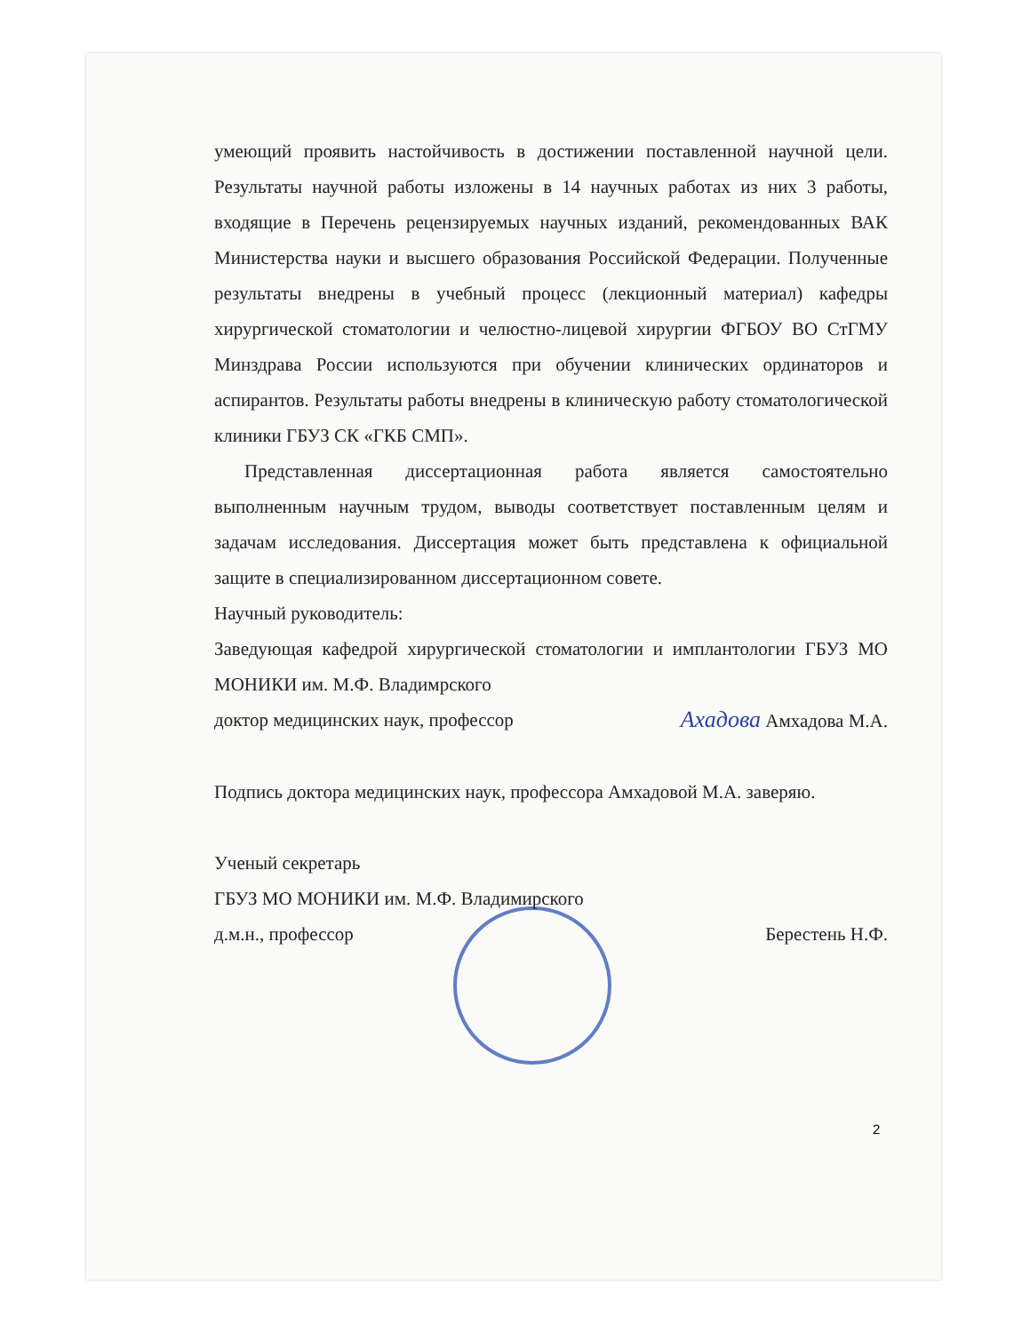умеющий проявить настойчивость в достижении поставленной научной цели. Результаты научной работы изложены в 14 научных работах из них 3 работы, входящие в Перечень рецензируемых научных изданий, рекомендованных ВАК Министерства науки и высшего образования Российской Федерации. Полученные результаты внедрены в учебный процесс (лекционный материал) кафедры хирургической стоматологии и челюстно-лицевой хирургии ФГБОУ ВО СтГМУ Минздрава России используются при обучении клинических ординаторов и аспирантов. Результаты работы внедрены в клиническую работу стоматологической клиники ГБУЗ СК «ГКБ СМП».
Представленная диссертационная работа является самостоятельно выполненным научным трудом, выводы соответствует поставленным целям и задачам исследования. Диссертация может быть представлена к официальной защите в специализированном диссертационном совете.
Научный руководитель:
Заведующая кафедрой хирургической стоматологии и имплантологии ГБУЗ МО МОНИКИ им. М.Ф. Владимрского
доктор медицинских наук, профессор Ахадова Амхадова М.А.
Подпись доктора медицинских наук, профессора Амхадовой М.А. заверяю.
Ученый секретарь
ГБУЗ МО МОНИКИ им. М.Ф. Владимирского
д.м.н., профессор Берестень Н.Ф.
2